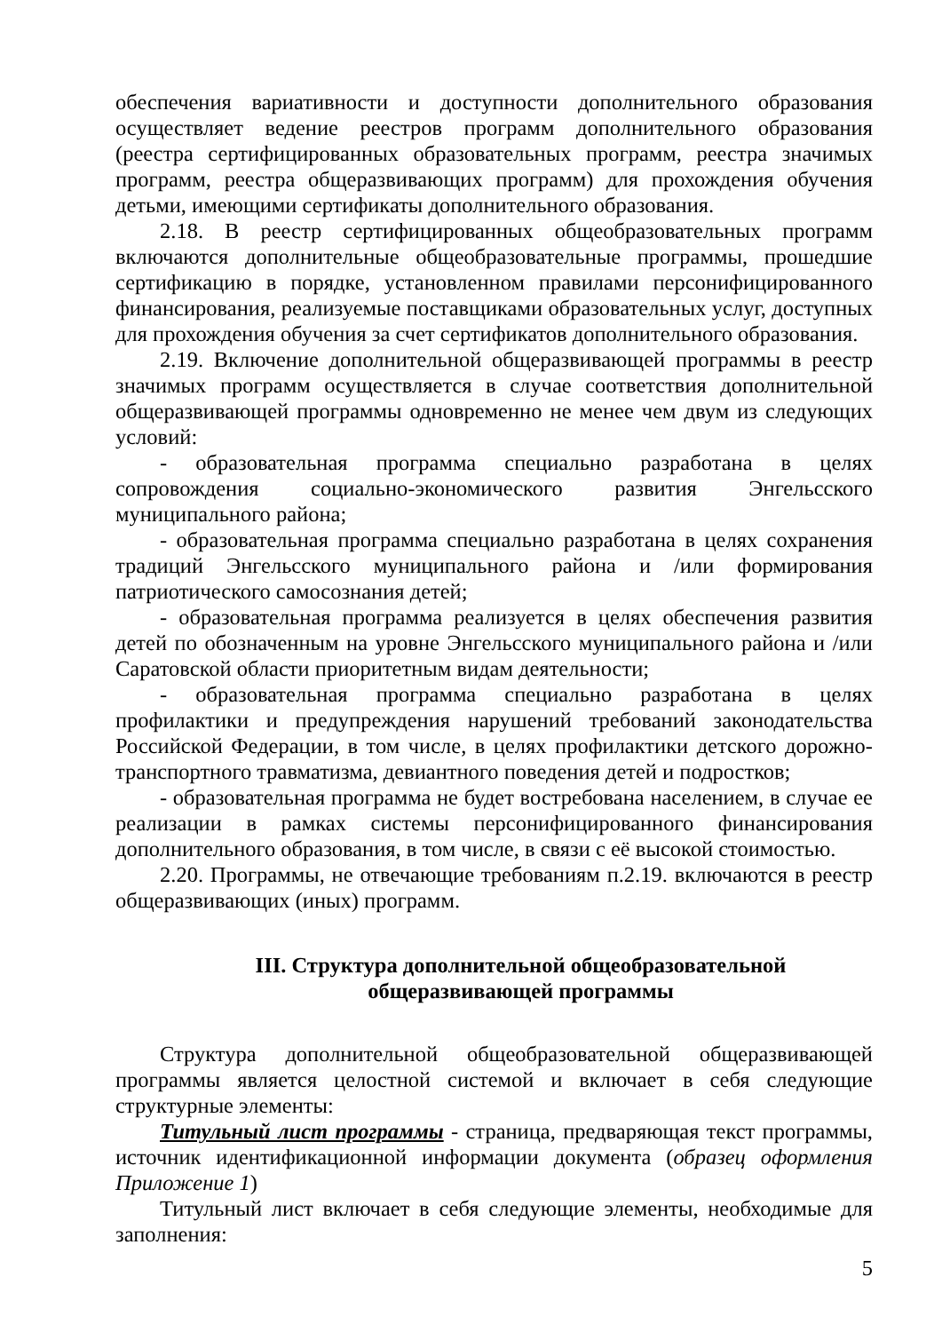обеспечения вариативности и доступности дополнительного образования осуществляет ведение реестров программ дополнительного образования (реестра сертифицированных образовательных программ, реестра значимых программ, реестра общеразвивающих программ) для прохождения обучения детьми, имеющими сертификаты дополнительного образования.
2.18. В реестр сертифицированных общеобразовательных программ включаются дополнительные общеобразовательные программы, прошедшие сертификацию в порядке, установленном правилами персонифицированного финансирования, реализуемые поставщиками образовательных услуг, доступных для прохождения обучения за счет сертификатов дополнительного образования.
2.19. Включение дополнительной общеразвивающей программы в реестр значимых программ осуществляется в случае соответствия дополнительной общеразвивающей программы одновременно не менее чем двум из следующих условий:
- образовательная программа специально разработана в целях сопровождения социально-экономического развития Энгельсского муниципального района;
- образовательная программа специально разработана в целях сохранения традиций Энгельсского муниципального района и /или формирования патриотического самосознания детей;
- образовательная программа реализуется в целях обеспечения развития детей по обозначенным на уровне Энгельсского муниципального района и /или Саратовской области приоритетным видам деятельности;
- образовательная программа специально разработана в целях профилактики и предупреждения нарушений требований законодательства Российской Федерации, в том числе, в целях профилактики детского дорожно-транспортного травматизма, девиантного поведения детей и подростков;
- образовательная программа не будет востребована населением, в случае ее реализации в рамках системы персонифицированного финансирования дополнительного образования, в том числе, в связи с её высокой стоимостью.
2.20. Программы, не отвечающие требованиям п.2.19. включаются в реестр общеразвивающих (иных) программ.
III. Структура дополнительной общеобразовательной
общеразвивающей программы
Структура дополнительной общеобразовательной общеразвивающей программы является целостной системой и включает в себя следующие структурные элементы:
Титульный лист программы - страница, предваряющая текст программы, источник идентификационной информации документа (образец оформления Приложение 1)
Титульный лист включает в себя следующие элементы, необходимые для заполнения:
5